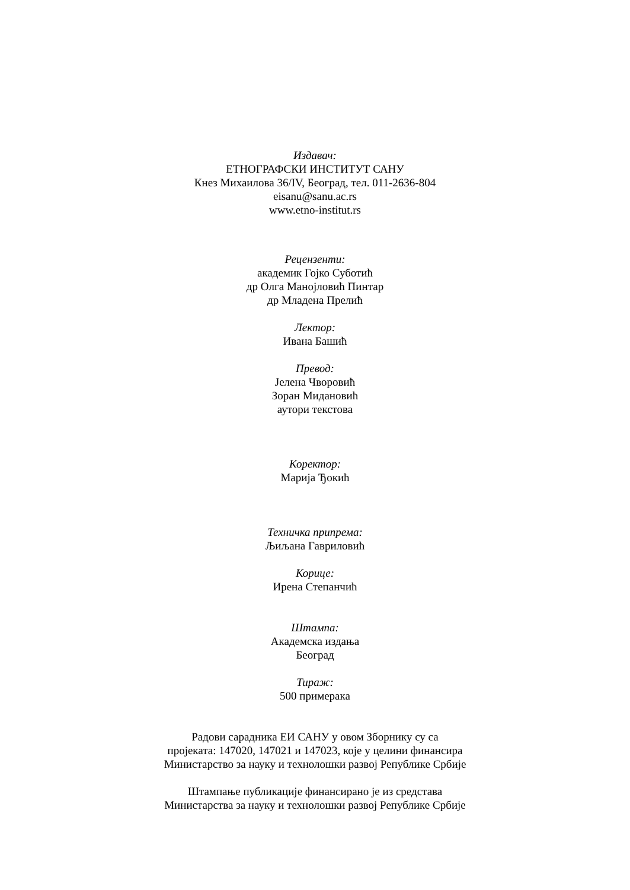Издавач:
ЕТНОГРАФСКИ ИНСТИТУТ САНУ
Кнез Михаилова 36/IV, Београд, тел. 011-2636-804
eisanu@sanu.ac.rs
www.etno-institut.rs
Рецензенти:
академик Гојко Суботић
др Олга Манојловић Пинтар
др Младена Прелић
Лектор:
Ивана Башић
Превод:
Јелена Чворовић
Зоран Мидановић
аутори текстова
Коректор:
Марија Ђокић
Техничка припрема:
Љиљана Гавриловић
Корице:
Ирена Степанчић
Штампа:
Академска издања
Београд
Тираж:
500 примерака
Радови сарадника ЕИ САНУ у овом Зборнику су са
пројеката: 147020, 147021 и 147023, које у целини финансира
Министарство за науку и технолошки развој Републике Србије
Штампање публикације финансирано је из средстава
Министарства за науку и технолошки развој Републике Србије